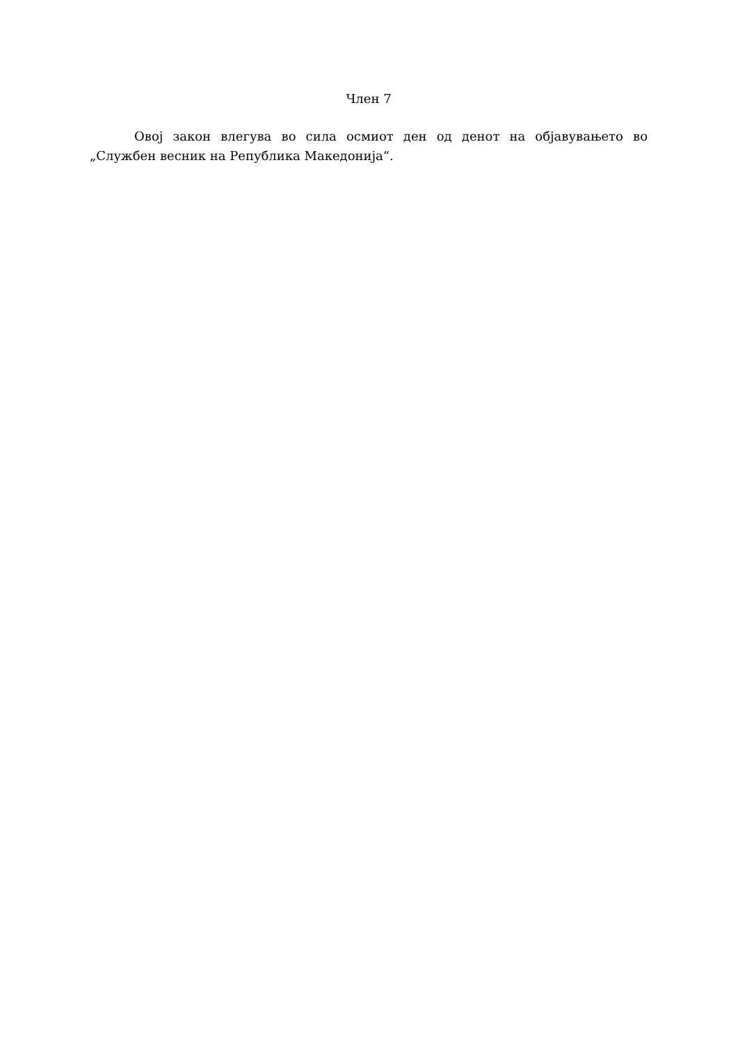Член 7
Овој закон влегува во сила осмиот ден од денот на објавувањето во „Службен весник на Република Македонија“.